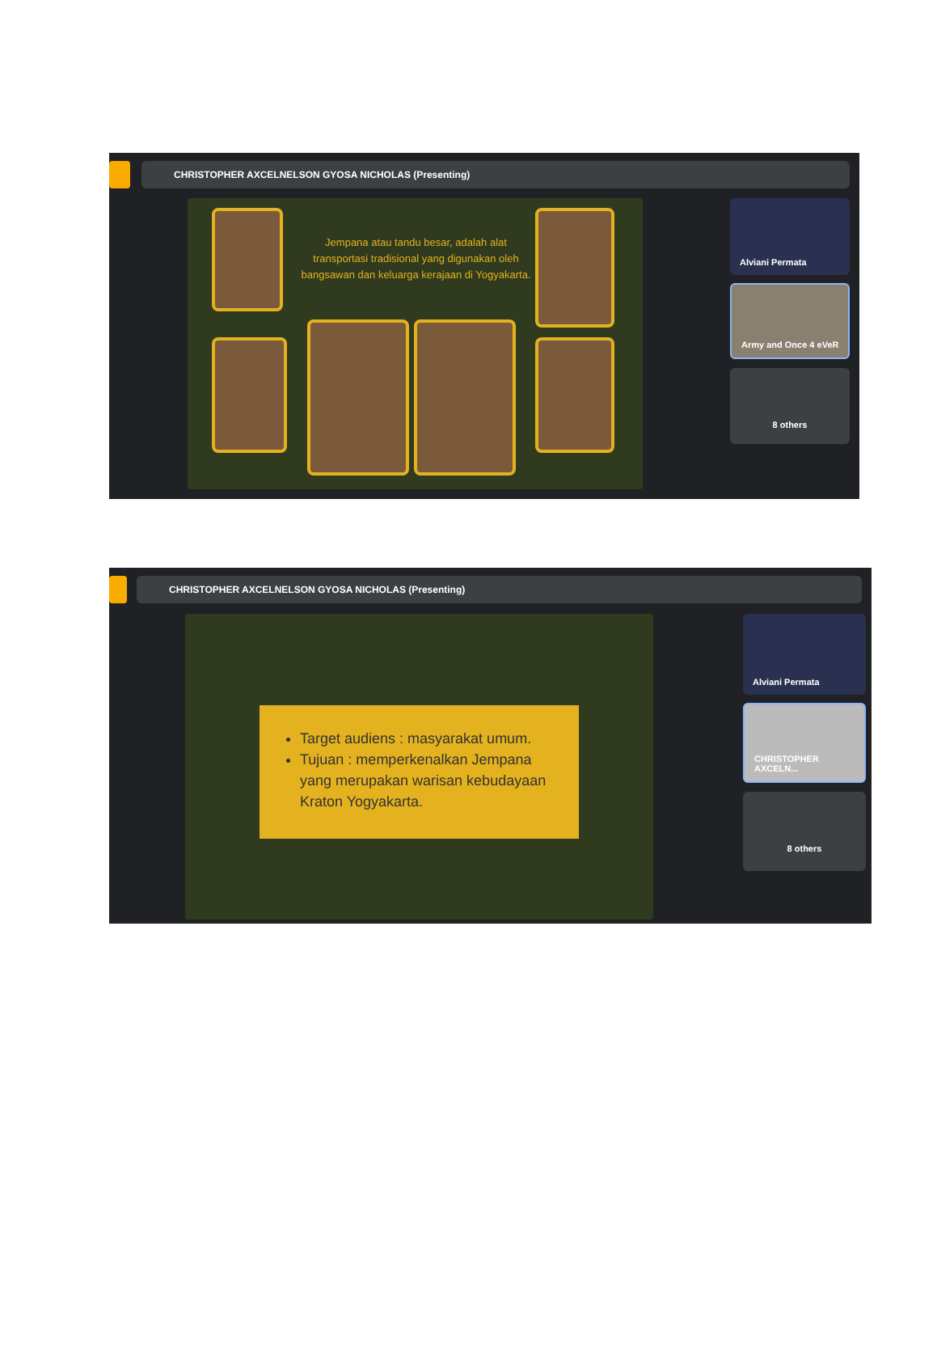CHRISTOPHER AXCELNELSON GYOSA NICHOLAS (Presenting)
Jempana atau tandu besar, adalah alat transportasi tradisional yang digunakan oleh bangsawan dan keluarga kerajaan di Yogyakarta.
Alviani Permata
Army and Once 4 eVeR
8 others
CHRISTOPHER AXCELNELSON GYOSA NICHOLAS (Presenting)
Target audiens : masyarakat umum.
Tujuan : memperkenalkan Jempana yang merupakan warisan kebudayaan Kraton Yogyakarta.
Alviani Permata
CHRISTOPHER AXCELN...
8 others